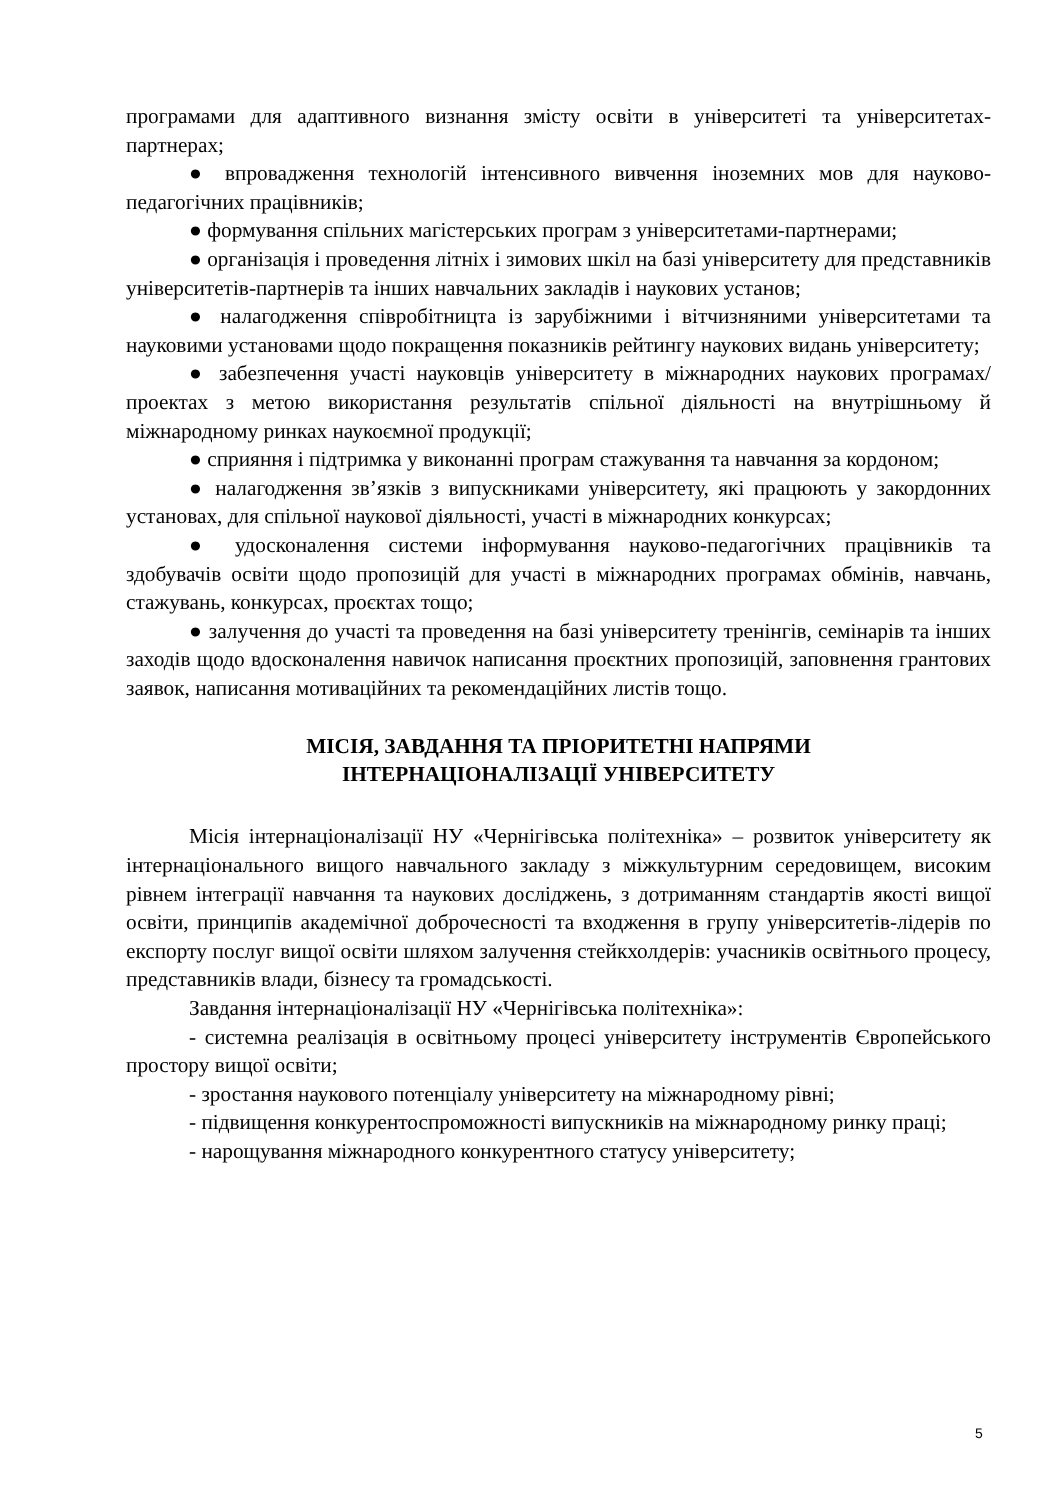програмами для адаптивного визнання змісту освіти в університеті та університетах-партнерах;
● впровадження технологій інтенсивного вивчення іноземних мов для науково-педагогічних працівників;
● формування спільних магістерських програм з університетами-партнерами;
● організація і проведення літніх і зимових шкіл на базі університету для представників університетів-партнерів та інших навчальних закладів і наукових установ;
● налагодження співробітницта із зарубіжними і вітчизняними університетами та науковими установами щодо покращення показників рейтингу наукових видань університету;
● забезпечення участі науковців університету в міжнародних наукових програмах/проектах з метою використання результатів спільної діяльності на внутрішньому й міжнародному ринках наукоємної продукції;
● сприяння і підтримка у виконанні програм стажування та навчання за кордоном;
● налагодження зв’язків з випускниками університету, які працюють у закордонних установах, для спільної наукової діяльності, участі в міжнародних конкурсах;
● удосконалення системи інформування науково-педагогічних працівників та здобувачів освіти щодо пропозицій для участі в міжнародних програмах обмінів, навчань, стажувань, конкурсах, проєктах тощо;
● залучення до участі та проведення на базі університету тренінгів, семінарів та інших заходів щодо вдосконалення навичок написання проєктних пропозицій, заповнення грантових заявок, написання мотиваційних та рекомендаційних листів тощо.
МІСІЯ, ЗАВДАННЯ ТА ПРІОРИТЕТНІ НАПРЯМИ
ІНТЕРНАЦІОНАЛІЗАЦІЇ УНІВЕРСИТЕТУ
Місія інтернаціоналізації НУ «Чернігівська політехніка» – розвиток університету як інтернаціонального вищого навчального закладу з міжкультурним середовищем, високим рівнем інтеграції навчання та наукових досліджень, з дотриманням стандартів якості вищої освіти, принципів академічної доброчесності та входження в групу університетів-лідерів по експорту послуг вищої освіти шляхом залучення стейкхолдерів: учасників освітнього процесу, представників влади, бізнесу та громадськості.
Завдання інтернаціоналізації НУ «Чернігівська політехніка»:
- системна реалізація в освітньому процесі університету інструментів Європейського простору вищої освіти;
- зростання наукового потенціалу університету на міжнародному рівні;
- підвищення конкурентоспроможності випускників на міжнародному ринку праці;
- нарощування міжнародного конкурентного статусу університету;
5